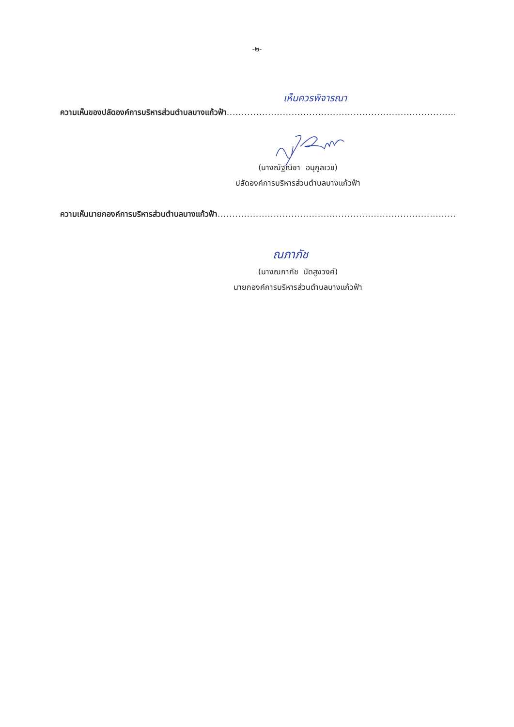-๒-
เห็นควรพิจารณา
ความเห็นของปลัดองค์การบริหารส่วนตำบลบางแก้วฟ้า.........................................................................................
(นางณัฐณิชา อนุกูลเวช)
ปลัดองค์การบริหารส่วนตำบลบางแก้วฟ้า
ความเห็นนายกองค์การบริหารส่วนตำบลบางแก้วฟ้า...............................................................................................
ณภาภัช
(นางณภาภัช นัดสูงวงศ์)
นายกองค์การบริหารส่วนตำบลบางแก้วฟ้า